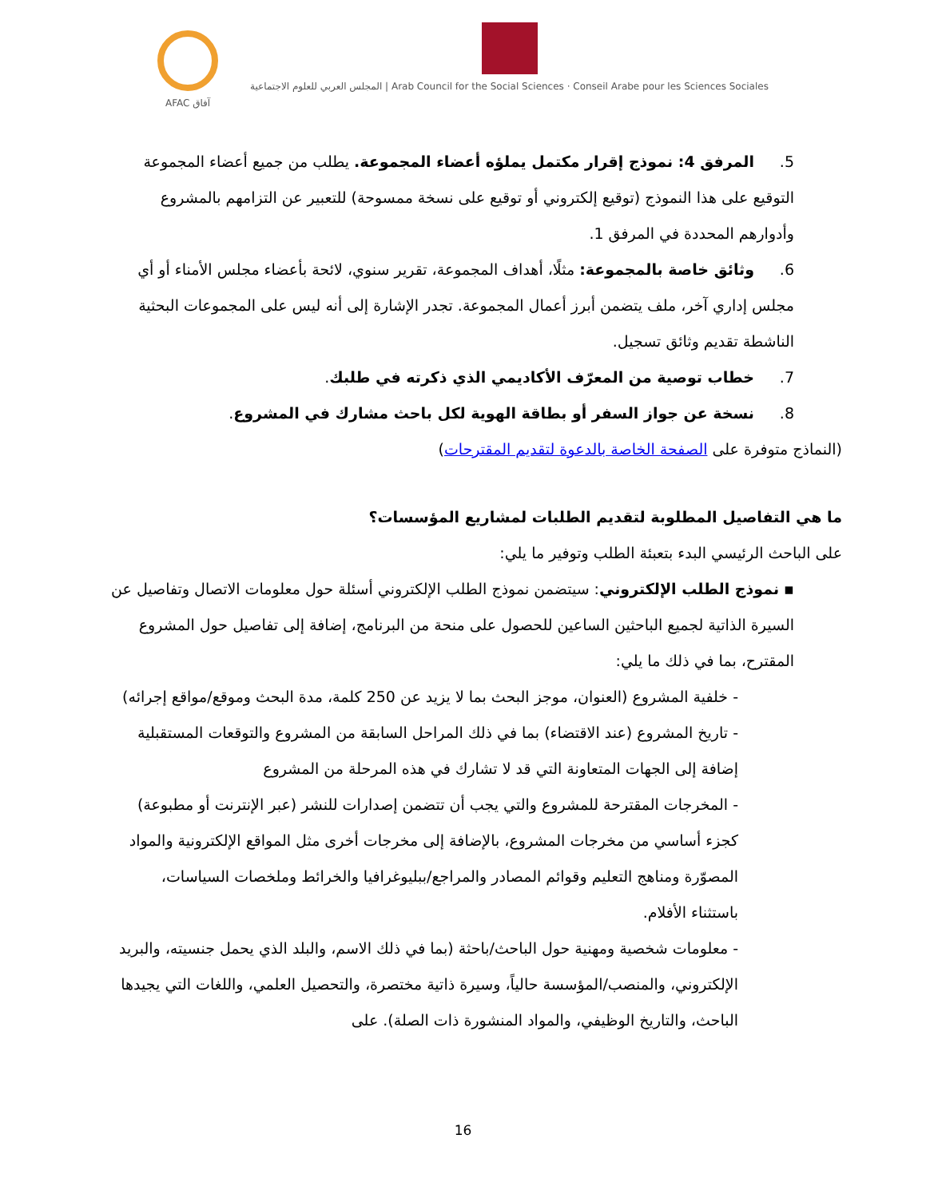AFAC آفاق المجلس العربي للعلوم الاجتماعية | Arab Council for the Social Sciences · Conseil Arabe pour les Sciences Sociales
5. المرفق 4: نموذج إقرار مكتمل يملؤه أعضاء المجموعة. يطلب من جميع أعضاء المجموعة التوقيع على هذا النموذج (توقيع إلكتروني أو توقيع على نسخة ممسوحة) للتعبير عن التزامهم بالمشروع وأدوارهم المحددة في المرفق 1.
6. وثائق خاصة بالمجموعة: مثلًا، أهداف المجموعة، تقرير سنوي، لائحة بأعضاء مجلس الأمناء أو أي مجلس إداري آخر، ملف يتضمن أبرز أعمال المجموعة. تجدر الإشارة إلى أنه ليس على المجموعات البحثية الناشطة تقديم وثائق تسجيل.
7. خطاب توصية من المعرّف الأكاديمي الذي ذكرته في طلبك.
8. نسخة عن جواز السفر أو بطاقة الهوية لكل باحث مشارك في المشروع.
(النماذج متوفرة على الصفحة الخاصة بالدعوة لتقديم المقترحات)
ما هي التفاصيل المطلوبة لتقديم الطلبات لمشاريع المؤسسات؟
على الباحث الرئيسي البدء بتعبئة الطلب وتوفير ما يلي:
▪ نموذج الطلب الإلكتروني: سيتضمن نموذج الطلب الإلكتروني أسئلة حول معلومات الاتصال وتفاصيل عن السيرة الذاتية لجميع الباحثين الساعين للحصول على منحة من البرنامج، إضافة إلى تفاصيل حول المشروع المقترح، بما في ذلك ما يلي:
- خلفية المشروع (العنوان، موجز البحث بما لا يزيد عن 250 كلمة، مدة البحث وموقع/مواقع إجرائه)
- تاريخ المشروع (عند الاقتضاء) بما في ذلك المراحل السابقة من المشروع والتوقعات المستقبلية إضافة إلى الجهات المتعاونة التي قد لا تشارك في هذه المرحلة من المشروع
- المخرجات المقترحة للمشروع والتي يجب أن تتضمن إصدارات للنشر (عبر الإنترنت أو مطبوعة) كجزء أساسي من مخرجات المشروع، بالإضافة إلى مخرجات أخرى مثل المواقع الإلكترونية والمواد المصوّرة ومناهج التعليم وقوائم المصادر والمراجع/ببليوغرافيا والخرائط وملخصات السياسات، باستثناء الأفلام.
- معلومات شخصية ومهنية حول الباحث/باحثة (بما في ذلك الاسم، والبلد الذي يحمل جنسيته، والبريد الإلكتروني، والمنصب/المؤسسة حالياً، وسيرة ذاتية مختصرة، والتحصيل العلمي، واللغات التي يجيدها الباحث، والتاريخ الوظيفي، والمواد المنشورة ذات الصلة). على
16